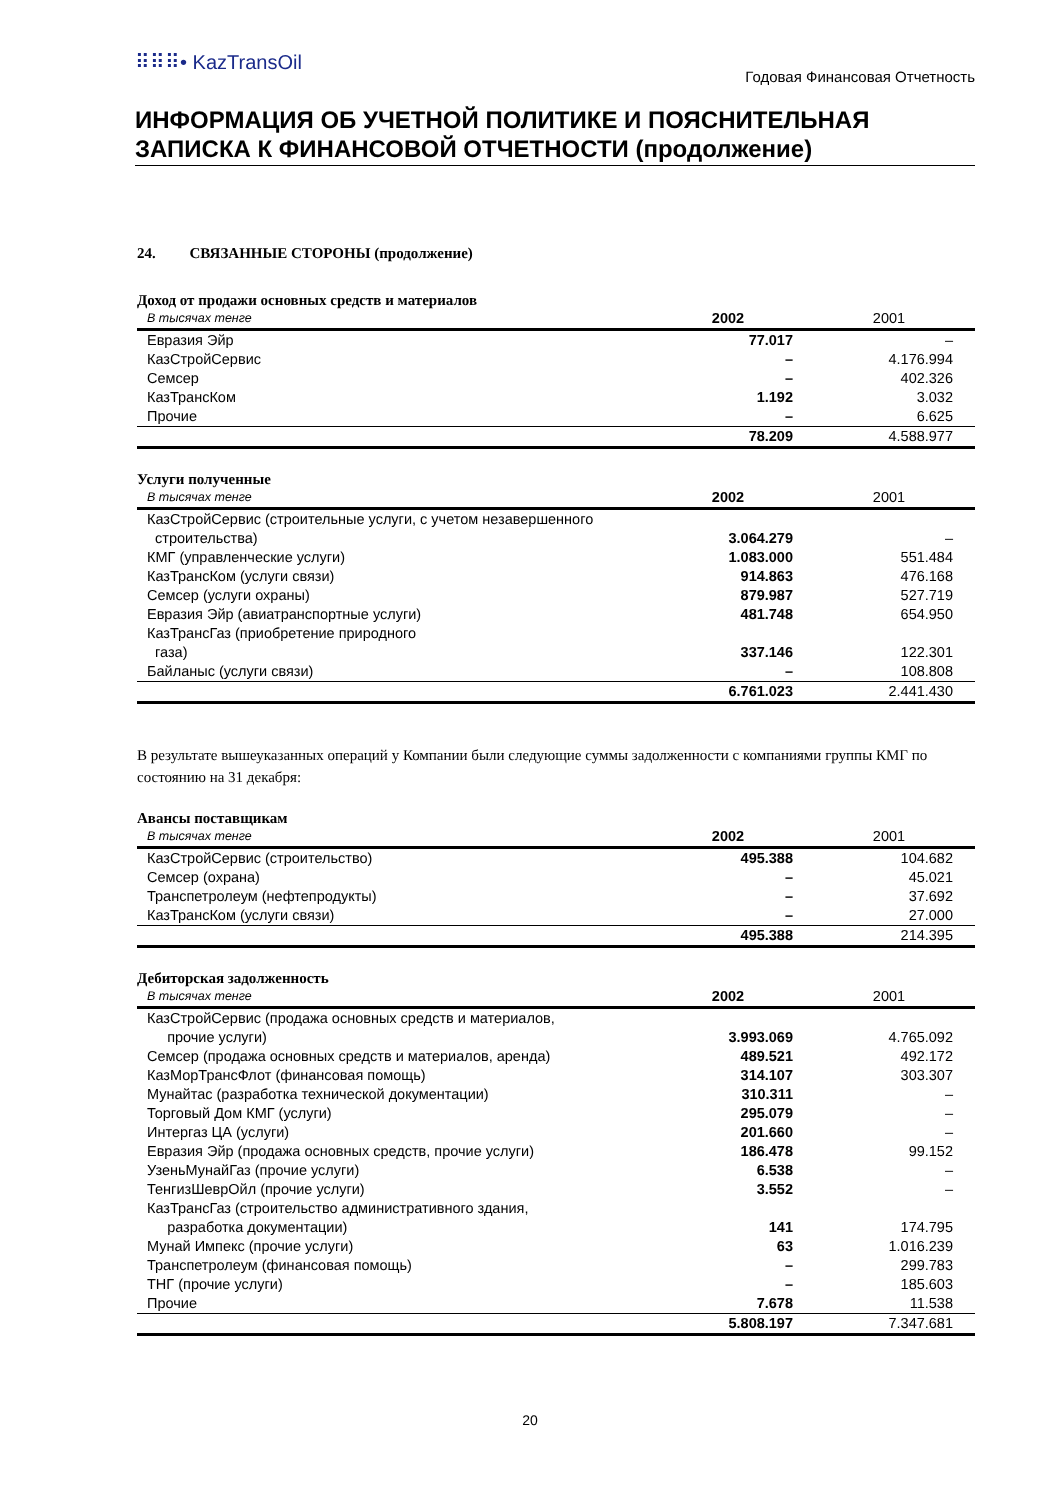⠿⠿⠿• KazTransOil
Годовая Финансовая Отчетность
ИНФОРМАЦИЯ ОБ УЧЕТНОЙ ПОЛИТИКЕ И ПОЯСНИТЕЛЬНАЯ ЗАПИСКА К ФИНАНСОВОЙ ОТЧЕТНОСТИ (продолжение)
24. СВЯЗАННЫЕ СТОРОНЫ (продолжение)
Доход от продажи основных средств и материалов
| В тысячах тенге | 2002 | 2001 |
| --- | --- | --- |
| Евразия Эйр | 77.017 | – |
| КазСтройСервис | – | 4.176.994 |
| Семсер | – | 402.326 |
| КазТрансКом | 1.192 | 3.032 |
| Прочие | – | 6.625 |
| | 78.209 | 4.588.977 |
Услуги полученные
| В тысячах тенге | 2002 | 2001 |
| --- | --- | --- |
| КазСтройСервис (строительные услуги, с учетом незавершенного строительства) | 3.064.279 | – |
| КМГ (управленческие услуги) | 1.083.000 | 551.484 |
| КазТрансКом (услуги связи) | 914.863 | 476.168 |
| Семсер (услуги охраны) | 879.987 | 527.719 |
| Евразия Эйр (авиатранспортные услуги) | 481.748 | 654.950 |
| КазТрансГаз (приобретение природного газа) | 337.146 | 122.301 |
| Байланыс (услуги связи) | – | 108.808 |
| | 6.761.023 | 2.441.430 |
В результате вышеуказанных операций у Компании были следующие суммы задолженности с компаниями группы КМГ по состоянию на 31 декабря:
Авансы поставщикам
| В тысячах тенге | 2002 | 2001 |
| --- | --- | --- |
| КазСтройСервис (строительство) | 495.388 | 104.682 |
| Семсер (охрана) | – | 45.021 |
| Транспетролеум (нефтепродукты) | – | 37.692 |
| КазТрансКом (услуги связи) | – | 27.000 |
| | 495.388 | 214.395 |
Дебиторская задолженность
| В тысячах тенге | 2002 | 2001 |
| --- | --- | --- |
| КазСтройСервис (продажа основных средств и материалов, прочие услуги) | 3.993.069 | 4.765.092 |
| Семсер (продажа основных средств и материалов, аренда) | 489.521 | 492.172 |
| КазМорТрансФлот (финансовая помощь) | 314.107 | 303.307 |
| Мунайтас (разработка технической документации) | 310.311 | – |
| Торговый Дом КМГ (услуги) | 295.079 | – |
| Интергаз ЦА (услуги) | 201.660 | – |
| Евразия Эйр (продажа основных средств, прочие услуги) | 186.478 | 99.152 |
| УзеньМунайГаз (прочие услуги) | 6.538 | – |
| ТенгизШеврОйл (прочие услуги) | 3.552 | – |
| КазТрансГаз (строительство административного здания, разработка документации) | 141 | 174.795 |
| Мунай Импекс (прочие услуги) | 63 | 1.016.239 |
| Транспетролеум (финансовая помощь) | – | 299.783 |
| ТНГ (прочие услуги) | – | 185.603 |
| Прочие | 7.678 | 11.538 |
| | 5.808.197 | 7.347.681 |
20